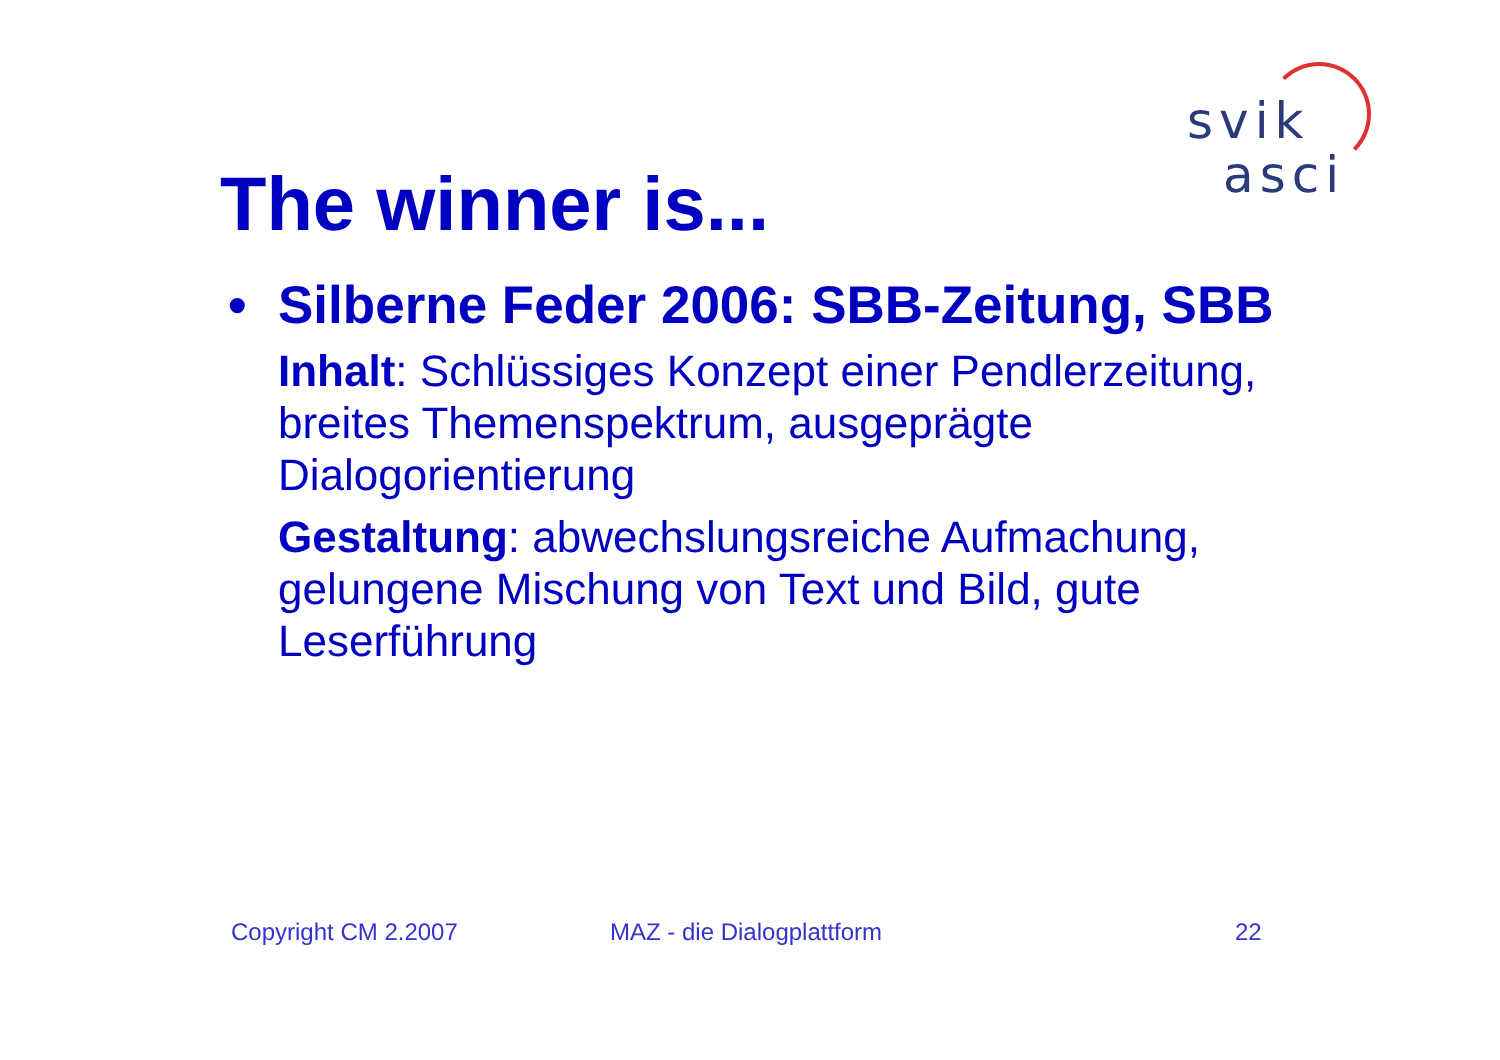svik
asci
The winner is...
• Silberne Feder 2006: SBB-Zeitung, SBB
Inhalt: Schlüssiges Konzept einer Pendlerzeitung, breites Themenspektrum, ausgeprägte Dialogorientierung
Gestaltung: abwechslungsreiche Aufmachung, gelungene Mischung von Text und Bild, gute Leserführung
Copyright CM 2.2007 MAZ - die Dialogplattform 22